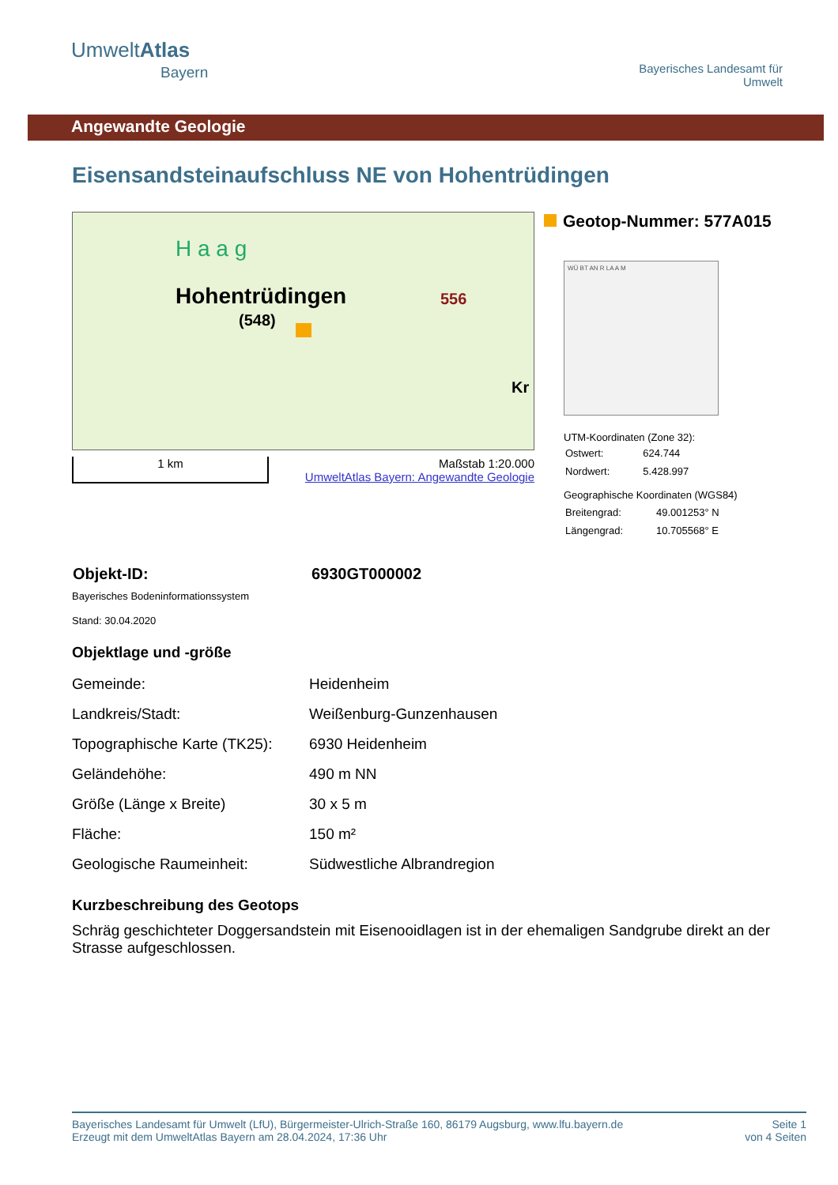UmweltAtlas
Bayern
Bayerisches Landesamt für
Umwelt
Angewandte Geologie
Eisensandsteinaufschluss NE von Hohentrüdingen
Hohentrüdingen
H a a g
(548)
556
Kr
1 km Maßstab 1:20.000
UmweltAtlas Bayern: Angewandte Geologie
Geotop-Nummer: 577A015
WÜ BT AN R LA A M
UTM-Koordinaten (Zone 32):
| Ostwert: | 624.744 |
| Nordwert: | 5.428.997 |
Geographische Koordinaten (WGS84)
| Breitengrad: | 49.001253° N |
| Längengrad: | 10.705568° E |
| Objekt-ID: | 6930GT000002 |
Bayerisches Bodeninformationssystem
Stand: 30.04.2020
Objektlage und -größe
| Gemeinde: | Heidenheim |
| Landkreis/Stadt: | Weißenburg-Gunzenhausen |
| Topographische Karte (TK25): | 6930 Heidenheim |
| Geländehöhe: | 490 m NN |
| Größe (Länge x Breite) | 30 x 5 m |
| Fläche: | 150 m² |
| Geologische Raumeinheit: | Südwestliche Albrandregion |
Kurzbeschreibung des Geotops
Schräg geschichteter Doggersandstein mit Eisenooidlagen ist in der ehemaligen Sandgrube direkt an der Strasse aufgeschlossen.
Bayerisches Landesamt für Umwelt (LfU), Bürgermeister-Ulrich-Straße 160, 86179 Augsburg, www.lfu.bayern.de
Erzeugt mit dem UmweltAtlas Bayern am 28.04.2024, 17:36 Uhr
Seite 1
von 4 Seiten